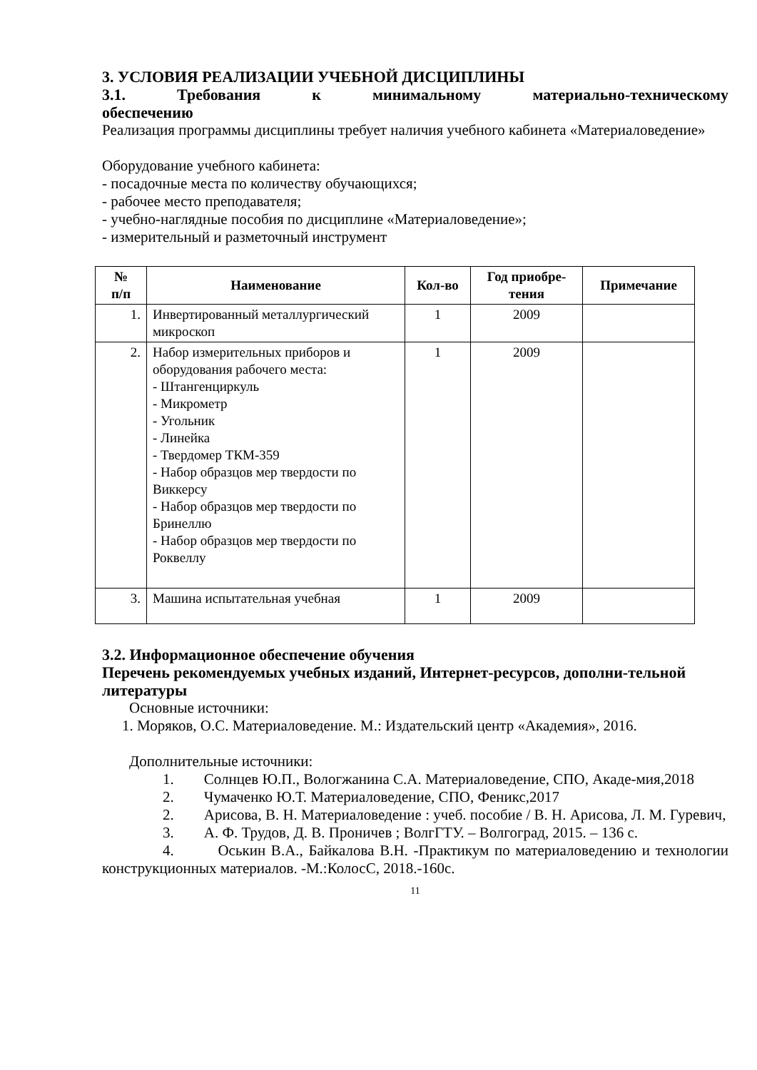3. УСЛОВИЯ РЕАЛИЗАЦИИ УЧЕБНОЙ ДИСЦИПЛИНЫ
3.1. Требования к минимальному материально-техническому
обеспечению
Реализация программы дисциплины требует наличия учебного кабинета «Материаловедение»
Оборудование учебного кабинета:
- посадочные места по количеству обучающихся;
- рабочее место преподавателя;
- учебно-наглядные пособия по дисциплине «Материаловедение»;
- измерительный и разметочный инструмент
| № п/п | Наименование | Кол-во | Год приобре- тения | Примечание |
| --- | --- | --- | --- | --- |
| 1. | Инвертированный металлургический микроскоп | 1 | 2009 | |
| 2. | Набор измерительных приборов и оборудования рабочего места: - Штангенциркуль - Микрометр - Угольник - Линейка - Твердомер ТКМ-359 - Набор образцов мер твердости по Виккерсу - Набор образцов мер твердости по Бринеллю - Набор образцов мер твердости по Роквеллу | 1 | 2009 | |
| 3. | Машина испытательная учебная | 1 | 2009 | |
3.2. Информационное обеспечение обучения
Перечень рекомендуемых учебных изданий, Интернет-ресурсов, дополни-тельной литературы
Основные источники:
1. Моряков, О.С. Материаловедение. М.: Издательский центр «Академия», 2016.
Дополнительные источники:
1. Солнцев Ю.П., Вологжанина С.А. Материаловедение, СПО, Акаде-мия,2018
2. Чумаченко Ю.Т. Материаловедение, СПО, Феникс,2017
2. Арисова, В. Н. Материаловедение : учеб. пособие / В. Н. Арисова, Л. М. Гуревич,
3. А. Ф. Трудов, Д. В. Проничев ; ВолгГТУ. – Волгоград, 2015. – 136 с.
4. Оськин В.А., Байкалова В.Н. -Практикум по материаловедению и технологии конструкционных материалов. -М.:КолосС, 2018.-160с.
11